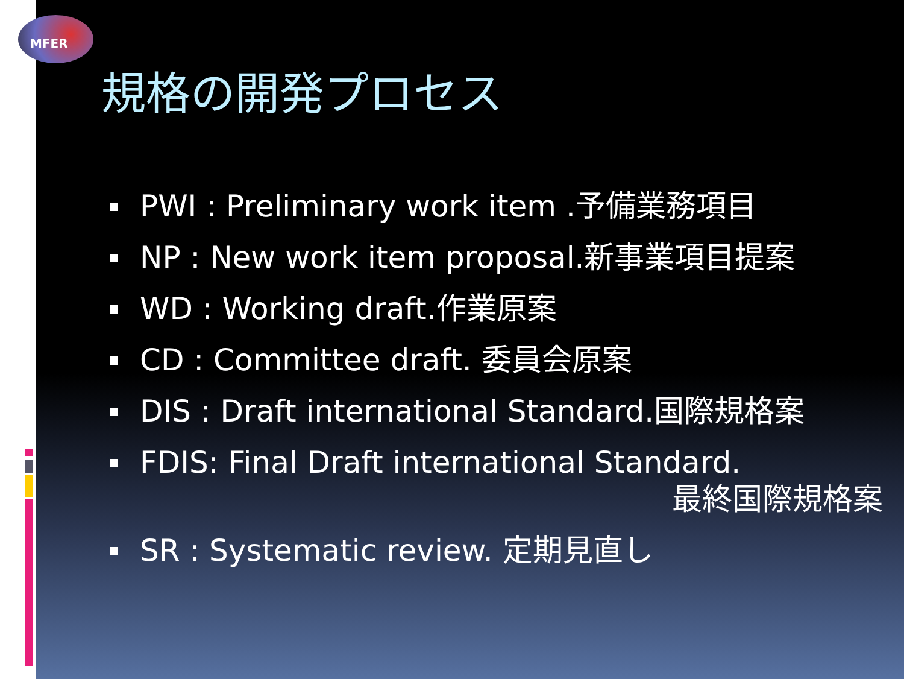MFER
規格の開発プロセス
PWI : Preliminary work item .予備業務項目
NP : New work item proposal.新事業項目提案
WD : Working draft.作業原案
CD : Committee draft. 委員会原案
DIS : Draft international Standard.国際規格案
FDIS: Final Draft international Standard.
最終国際規格案
SR : Systematic review. 定期見直し